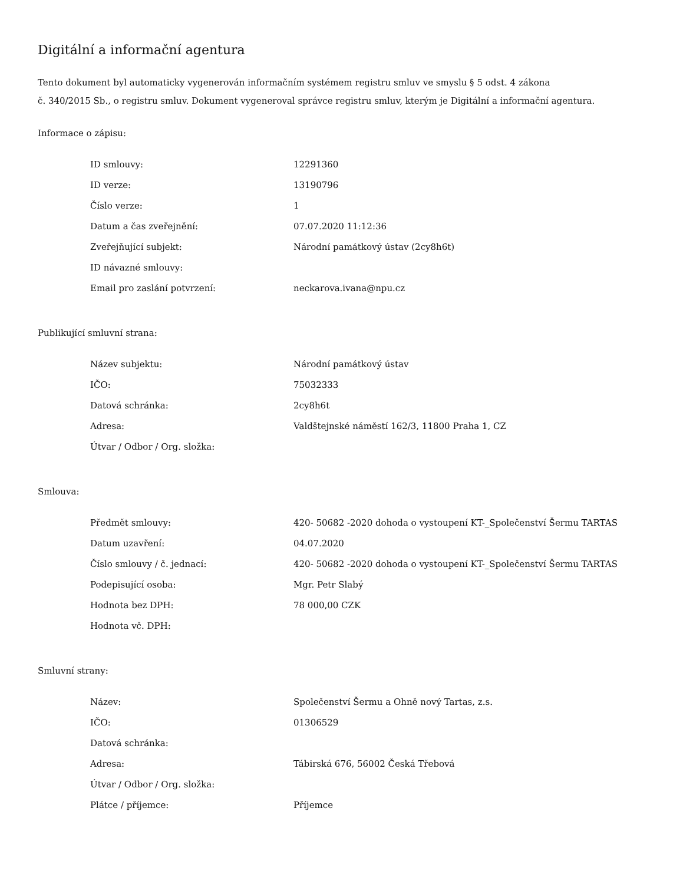Digitální a informační agentura
Tento dokument byl automaticky vygenerován informačním systémem registru smluv ve smyslu § 5 odst. 4 zákona
č. 340/2015 Sb., o registru smluv. Dokument vygeneroval správce registru smluv, kterým je Digitální a informační agentura.
Informace o zápisu:
| ID smlouvy: | 12291360 |
| ID verze: | 13190796 |
| Číslo verze: | 1 |
| Datum a čas zveřejnění: | 07.07.2020 11:12:36 |
| Zveřejňující subjekt: | Národní památkový ústav (2cy8h6t) |
| ID návazné smlouvy: | |
| Email pro zaslání potvrzení: | neckarova.ivana@npu.cz |
Publikující smluvní strana:
| Název subjektu: | Národní památkový ústav |
| IČO: | 75032333 |
| Datová schránka: | 2cy8h6t |
| Adresa: | Valdštejnské náměstí 162/3, 11800 Praha 1, CZ |
| Útvar / Odbor / Org. složka: | |
Smlouva:
| Předmět smlouvy: | 420- 50682 -2020 dohoda o vystoupení KT-_Společenství Šermu TARTAS |
| Datum uzavření: | 04.07.2020 |
| Číslo smlouvy / č. jednací: | 420- 50682 -2020 dohoda o vystoupení KT-_Společenství Šermu TARTAS |
| Podepisující osoba: | Mgr. Petr Slabý |
| Hodnota bez DPH: | 78 000,00 CZK |
| Hodnota vč. DPH: | |
Smluvní strany:
| Název: | Společenství Šermu a Ohně nový Tartas, z.s. |
| IČO: | 01306529 |
| Datová schránka: | |
| Adresa: | Tábirská 676, 56002 Česká Třebová |
| Útvar / Odbor / Org. složka: | |
| Plátce / příjemce: | Příjemce |